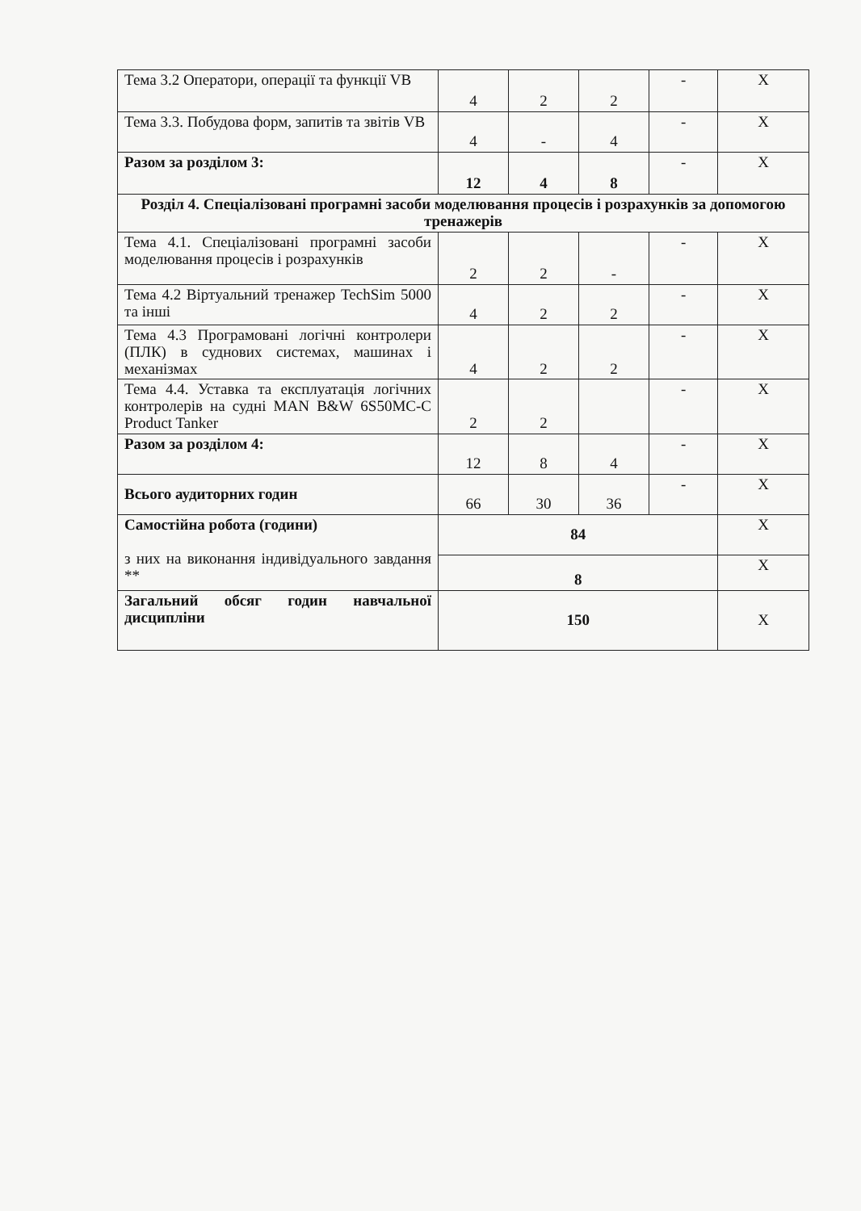| Тема 3.2 Оператори, операції та функції VB | 4 | 2 | 2 | - | X |
| Тема 3.3. Побудова форм, запитів та звітів VB | 4 | - | 4 | - | X |
| Разом за розділом 3: | 12 | 4 | 8 | - | X |
| Розділ 4. Спеціалізовані програмні засоби моделювання процесів і розрахунків за допомогою тренажерів | | | | | |
| Тема 4.1. Спеціалізовані програмні засоби моделювання процесів і розрахунків | 2 | 2 | - | - | X |
| Тема 4.2 Віртуальний тренажер TechSim 5000 та інші | 4 | 2 | 2 | - | X |
| Тема 4.3 Програмовані логічні контролери (ПЛК) в суднових системах, машинах і механізмах | 4 | 2 | 2 | - | X |
| Тема 4.4. Уставка та експлуатація логічних контролерів на судні MAN B&W 6S50MC-C Product Tanker | 2 | 2 | | - | X |
| Разом за розділом 4: | 12 | 8 | 4 | - | X |
| Всього аудиторних годин | 66 | 30 | 36 | - | X |
| Самостійна робота (години) з них на виконання індивідуального завдання ** | 84 | | | | X |
| | 8 | | | | X |
| Загальний обсяг годин навчальної дисципліни | 150 | | | | X |